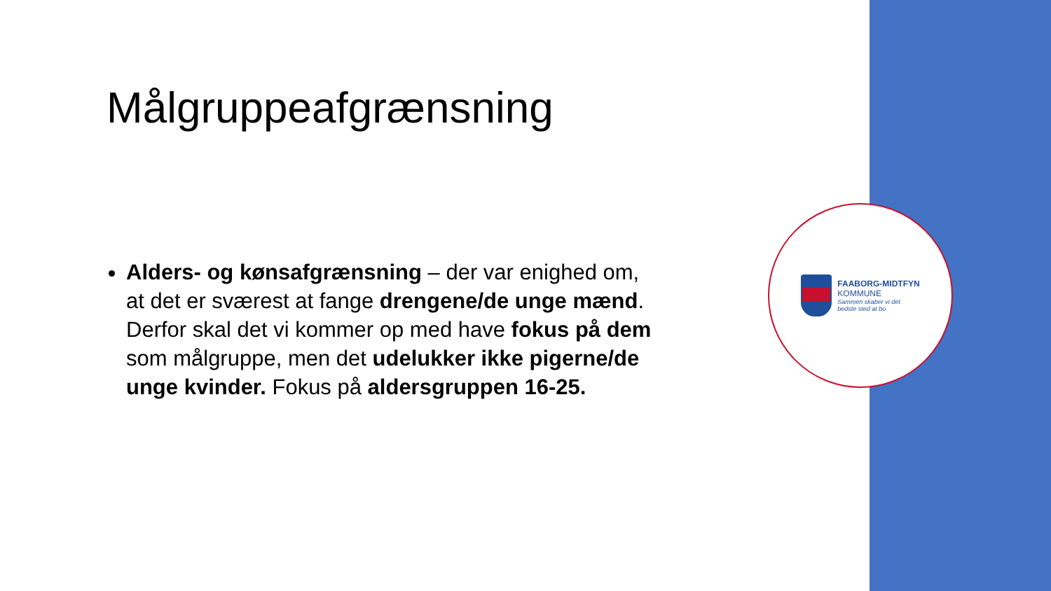Målgruppeafgrænsning
Alders- og kønsafgrænsning – der var enighed om, at det er sværest at fange drengene/de unge mænd. Derfor skal det vi kommer op med have fokus på dem som målgruppe, men det udelukker ikke pigerne/de unge kvinder. Fokus på aldersgruppen 16-25.
FAABORG-MIDTFYN
KOMMUNE
Sammen skaber vi det
bedste sted at bo